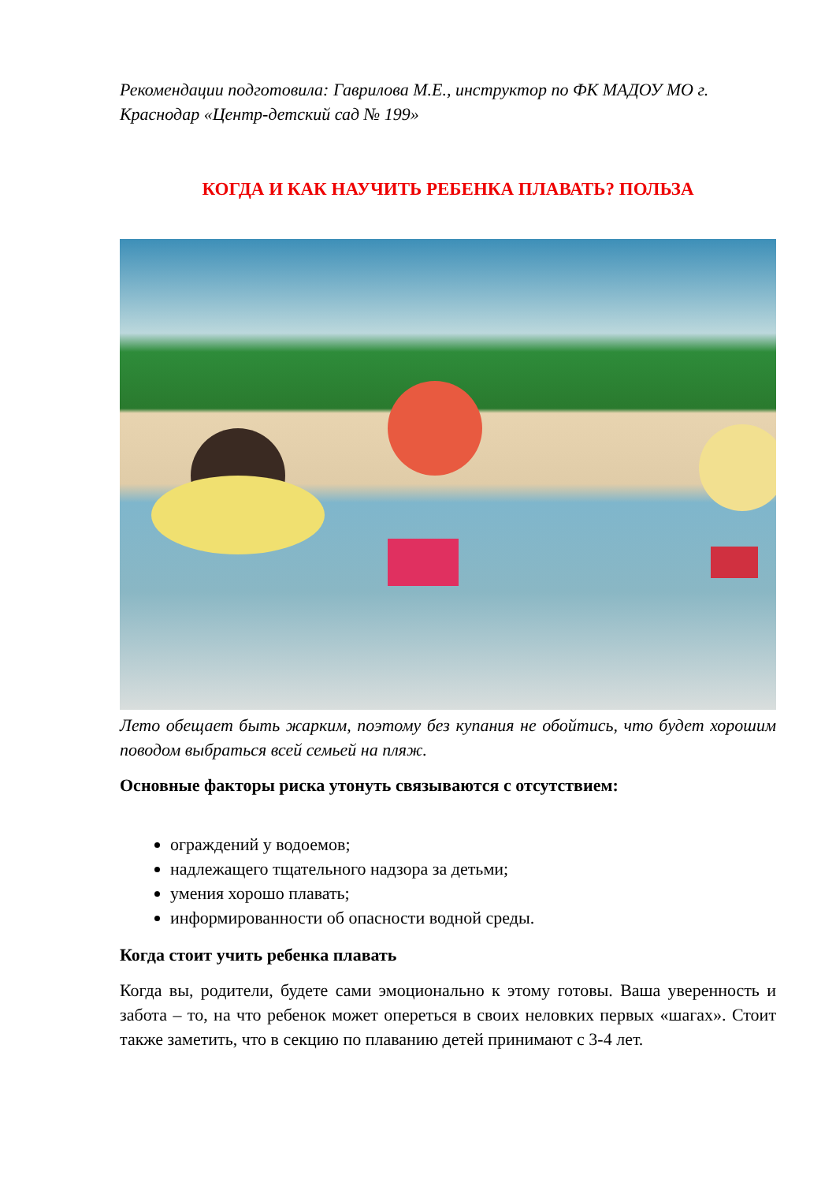Рекомендации подготовила: Гаврилова М.Е., инструктор по ФК МАДОУ МО г. Краснодар «Центр-детский сад № 199»
КОГДА И КАК НАУЧИТЬ РЕБЕНКА ПЛАВАТЬ? ПОЛЬЗА
Лето обещает быть жарким, поэтому без купания не обойтись, что будет хорошим поводом выбраться всей семьей на пляж.
Основные факторы риска утонуть связываются с отсутствием:
ограждений у водоемов;
надлежащего тщательного надзора за детьми;
умения хорошо плавать;
информированности об опасности водной среды.
Когда стоит учить ребенка плавать
Когда вы, родители, будете сами эмоционально к этому готовы. Ваша уверенность и забота – то, на что ребенок может опереться в своих неловких первых «шагах». Стоит также заметить, что в секцию по плаванию детей принимают с 3-4 лет.